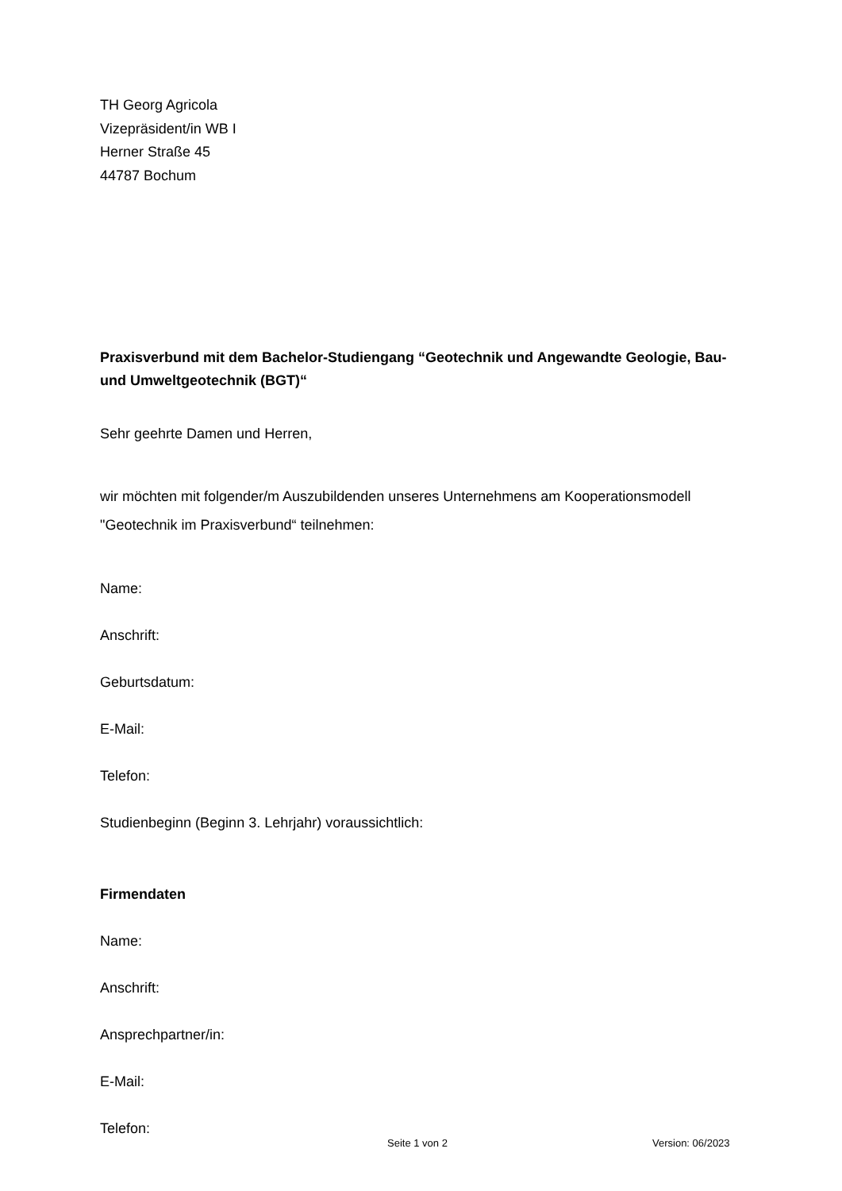TH Georg Agricola
Vizepräsident/in WB I
Herner Straße 45
44787 Bochum
Praxisverbund mit dem Bachelor-Studiengang “Geotechnik und Angewandte Geologie, Bau- und Umweltgeotechnik (BGT)“
Sehr geehrte Damen und Herren,
wir möchten mit folgender/m Auszubildenden unseres Unternehmens am Kooperationsmodell "Geotechnik im Praxisverbund“ teilnehmen:
Name:
Anschrift:
Geburtsdatum:
E-Mail:
Telefon:
Studienbeginn (Beginn 3. Lehrjahr) voraussichtlich:
Firmendaten
Name:
Anschrift:
Ansprechpartner/in:
E-Mail:
Telefon:
Seite 1 von 2 Version: 06/2023